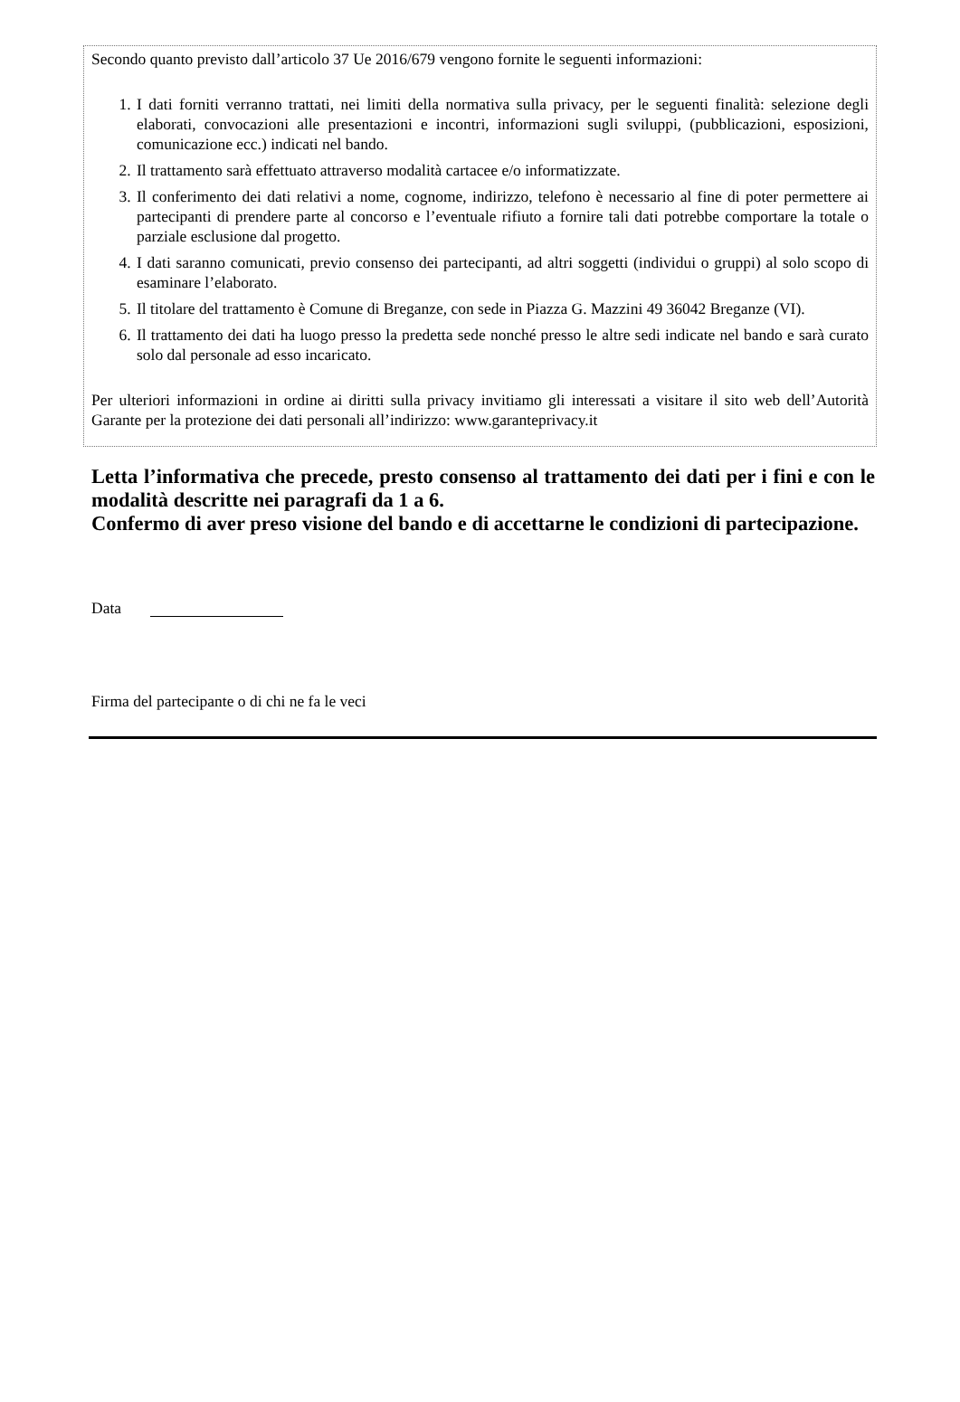Secondo quanto previsto dall’articolo 37 Ue 2016/679 vengono fornite le seguenti informazioni:
1. I dati forniti verranno trattati, nei limiti della normativa sulla privacy, per le seguenti finalità: selezione degli elaborati, convocazioni alle presentazioni e incontri, informazioni sugli sviluppi, (pubblicazioni, esposizioni, comunicazione ecc.) indicati nel bando.
2. Il trattamento sarà effettuato attraverso modalità cartacee e/o informatizzate.
3. Il conferimento dei dati relativi a nome, cognome, indirizzo, telefono è necessario al fine di poter permettere ai partecipanti di prendere parte al concorso e l’eventuale rifiuto a fornire tali dati potrebbe comportare la totale o parziale esclusione dal progetto.
4. I dati saranno comunicati, previo consenso dei partecipanti, ad altri soggetti (individui o gruppi) al solo scopo di esaminare l’elaborato.
5. Il titolare del trattamento è Comune di Breganze, con sede in Piazza G. Mazzini 49 36042 Breganze (VI).
6. Il trattamento dei dati ha luogo presso la predetta sede nonché presso le altre sedi indicate nel bando e sarà curato solo dal personale ad esso incaricato.
Per ulteriori informazioni in ordine ai diritti sulla privacy invitiamo gli interessati a visitare il sito web dell’Autorità Garante per la protezione dei dati personali all’indirizzo: www.garanteprivacy.it
Letta l’informativa che precede, presto consenso al trattamento dei dati per i fini e con le modalità descritte nei paragrafi da 1 a 6.
Confermo di aver preso visione del bando e di accettarne le condizioni di partecipazione.
Data
Firma del partecipante o di chi ne fa le veci